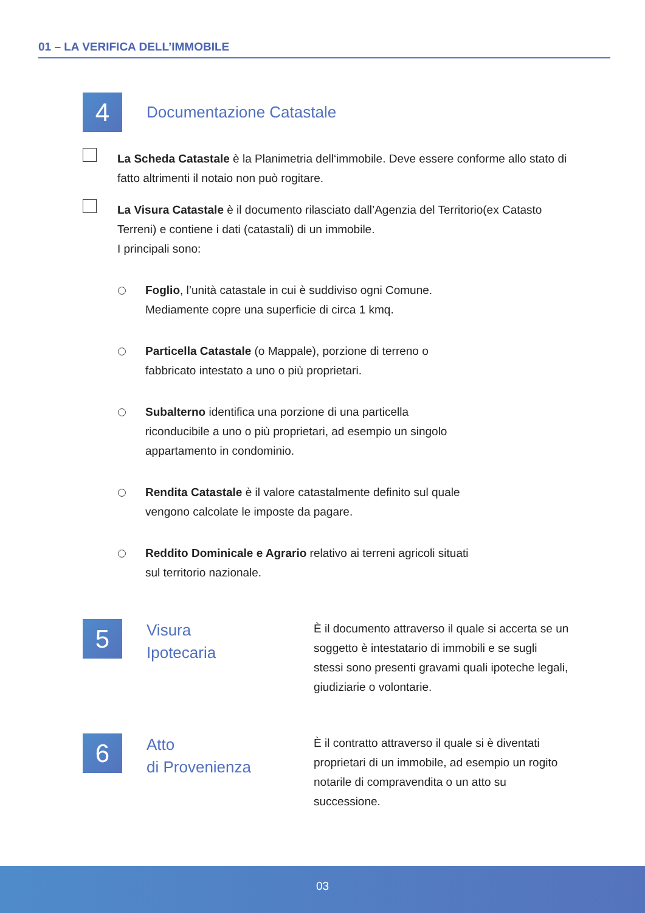01 – LA VERIFICA DELL’IMMOBILE
4
Documentazione Catastale
La Scheda Catastale è la Planimetria dell‘immobile. Deve essere conforme allo stato di fatto altrimenti il notaio non può rogitare.
La Visura Catastale è il documento rilasciato dall’Agenzia del Territorio(ex Catasto Terreni) e contiene i dati (catastali) di un immobile.
I principali sono:
Foglio, l’unità catastale in cui è suddiviso ogni Comune.
Mediamente copre una superficie di circa 1 kmq.
Particella Catastale (o Mappale), porzione di terreno o
fabbricato intestato a uno o più proprietari.
Subalterno identifica una porzione di una particella
riconducibile a uno o più proprietari, ad esempio un singolo
appartamento in condominio.
Rendita Catastale è il valore catastalmente definito sul quale
vengono calcolate le imposte da pagare.
Reddito Dominicale e Agrario relativo ai terreni agricoli situati
sul territorio nazionale.
5
Visura
Ipotecaria
È il documento attraverso il quale si accerta se un soggetto è intestatario di immobili e se sugli stessi sono presenti gravami quali ipoteche legali, giudiziarie o volontarie.
6
Atto
di Provenienza
È il contratto attraverso il quale si è diventati proprietari di un immobile, ad esempio un rogito notarile di compravendita o un atto su successione.
03